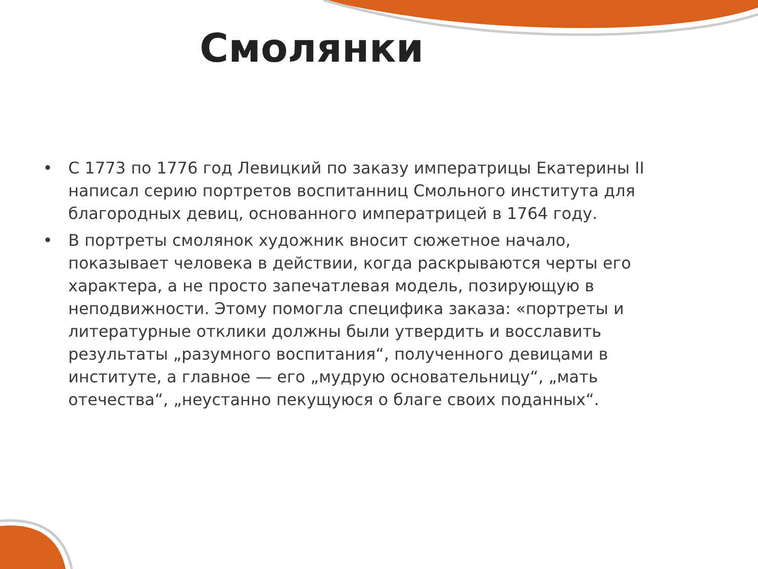Смолянки
• С 1773 по 1776 год Левицкий по заказу императрицы Екатерины II написал серию портретов воспитанниц Смольного института для благородных девиц, основанного императрицей в 1764 году.
• В портреты смолянок художник вносит сюжетное начало, показывает человека в действии, когда раскрываются черты его характера, а не просто запечатлевая модель, позирующую в неподвижности. Этому помогла специфика заказа: «портреты и литературные отклики должны были утвердить и восславить результаты „разумного воспитания“, полученного девицами в институте, а главное — его „мудрую основательницу“, „мать отечества“, „неустанно пекущуюся о благе своих поданных“.